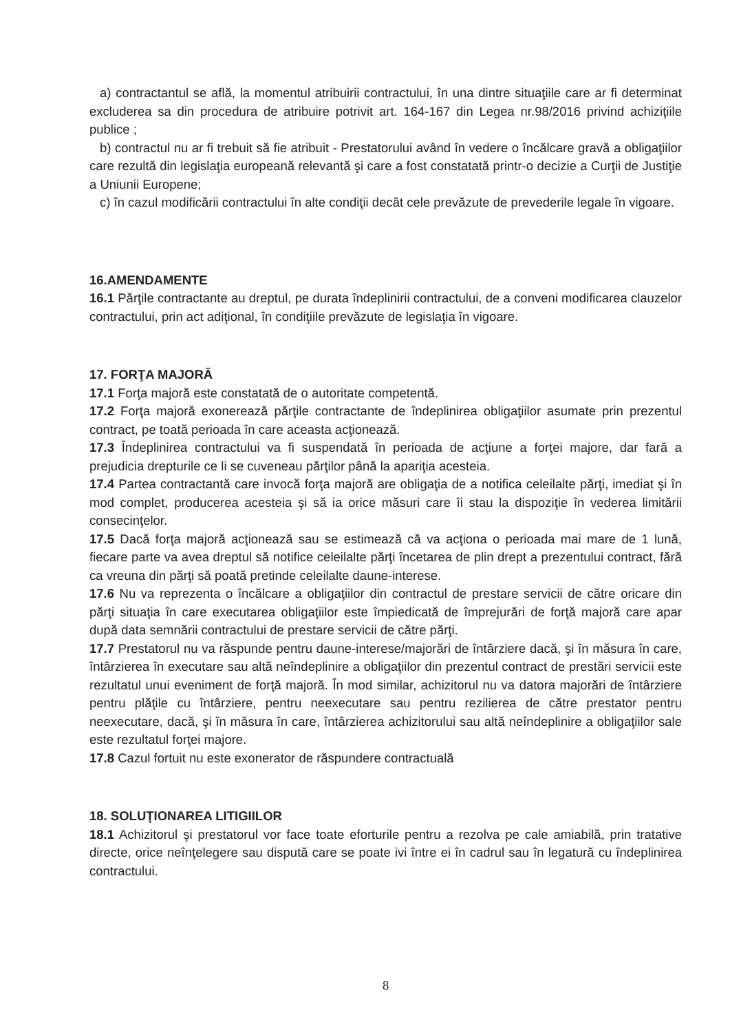a) contractantul se află, la momentul atribuirii contractului, în una dintre situaţiile care ar fi determinat excluderea sa din procedura de atribuire potrivit art. 164-167 din Legea nr.98/2016 privind achiziţiile publice ;
b) contractul nu ar fi trebuit să fie atribuit - Prestatorului având în vedere o încălcare gravă a obligaţiilor care rezultă din legislaţia europeană relevantă şi care a fost constatată printr-o decizie a Curţii de Justiţie a Uniunii Europene;
c) în cazul modificării contractului în alte condiţii decât cele prevăzute de prevederile legale în vigoare.
16.AMENDAMENTE
16.1 Părţile contractante au dreptul, pe durata îndeplinirii contractului, de a conveni modificarea clauzelor contractului, prin act adiţional, în condiţiile prevăzute de legislaţia în vigoare.
17. FORŢA MAJORĂ
17.1 Forţa majoră este constatată de o autoritate competentă.
17.2 Forţa majoră exonerează părţile contractante de îndeplinirea obligaţiilor asumate prin prezentul contract, pe toată perioada în care aceasta acţionează.
17.3 Îndeplinirea contractului va fi suspendată în perioada de acţiune a forţei majore, dar fară a prejudicia drepturile ce li se cuveneau părţilor până la apariţia acesteia.
17.4 Partea contractantă care invocă forţa majoră are obligaţia de a notifica celeilalte părţi, imediat şi în mod complet, producerea acesteia şi să ia orice măsuri care îi stau la dispoziţie în vederea limitării consecinţelor.
17.5 Dacă forţa majoră acţionează sau se estimează că va acţiona o perioada mai mare de 1 lună, fiecare parte va avea dreptul să notifice celeilalte părţi încetarea de plin drept a prezentului contract, fără ca vreuna din părţi să poată pretinde celeilalte daune-interese.
17.6 Nu va reprezenta o încălcare a obligaţiilor din contractul de prestare servicii de către oricare din părţi situaţia în care executarea obligaţiilor este împiedicată de împrejurări de forţă majoră care apar după data semnării contractului de prestare servicii de către părţi.
17.7 Prestatorul nu va răspunde pentru daune-interese/majorări de întârziere dacă, şi în măsura în care, întârzierea în executare sau altă neîndeplinire a obligaţiilor din prezentul contract de prestări servicii este rezultatul unui eveniment de forţă majoră. În mod similar, achizitorul nu va datora majorări de întârziere pentru plăţile cu întârziere, pentru neexecutare sau pentru rezilierea de către prestator pentru neexecutare, dacă, şi în măsura în care, întârzierea achizitorului sau altă neîndeplinire a obligaţiilor sale este rezultatul forţei majore.
17.8 Cazul fortuit nu este exonerator de răspundere contractuală
18. SOLUŢIONAREA LITIGIILOR
18.1 Achizitorul şi prestatorul vor face toate eforturile pentru a rezolva pe cale amiabilă, prin tratative directe, orice neînţelegere sau dispută care se poate ivi între ei în cadrul sau în legatură cu îndeplinirea contractului.
8